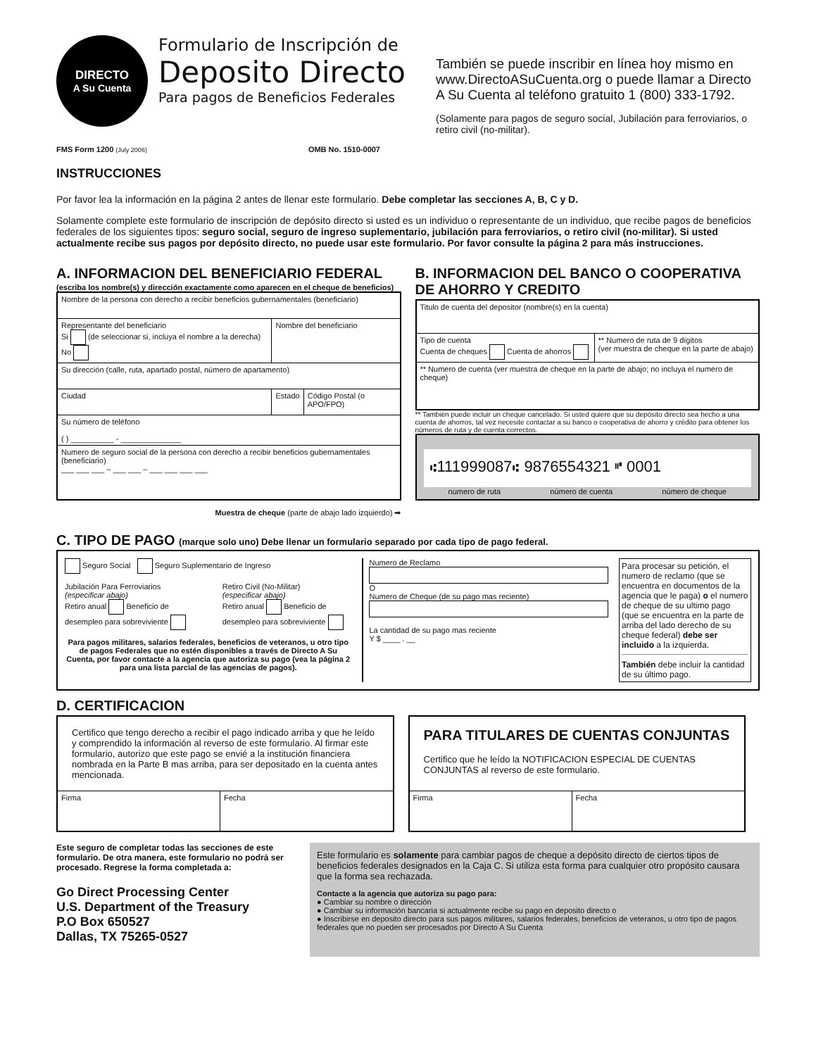DIRECTO
A Su Cuenta
Formulario de Inscripción de
Deposito Directo
Para pagos de Beneficios Federales
También se puede inscribir en línea hoy mismo en www.DirectoASuCuenta.org o puede llamar a Directo A Su Cuenta al teléfono gratuito 1 (800) 333-1792.
(Solamente para pagos de seguro social, Jubilación para ferroviarios, o retiro civil (no-militar).
FMS Form 1200 (July 2006) OMB No. 1510-0007
INSTRUCCIONES
Por favor lea la información en la página 2 antes de llenar este formulario. Debe completar las secciones A, B, C y D.
Solamente complete este formulario de inscripción de depósito directo si usted es un individuo o representante de un individuo, que recibe pagos de beneficios federales de los siguientes tipos: seguro social, seguro de ingreso suplementario, jubilación para ferroviarios, o retiro civil (no-militar). Si usted actualmente recibe sus pagos por depósito directo, no puede usar este formulario. Por favor consulte la página 2 para más instrucciones.
A. INFORMACION DEL BENEFICIARIO FEDERAL
(escriba los nombre(s) y dirección exactamente como aparecen en el cheque de beneficios)
| Nombre de la persona con derecho a recibir beneficios gubernamentales (beneficiario) | | |
| Representante del beneficiario Si (de seleccionar si, incluya el nombre a la derecha) No | Nombre del beneficiario | |
| Su dirección (calle, ruta, apartado postal, número de apartamento) | | |
| Ciudad | Estado | Código Postal (o APO/FPO) |
| Su número de teléfono ( ) __________ - ______________ | | |
| Numero de seguro social de la persona con derecho a recibir beneficios gubernamentales (beneficiario) ___ ___ ___ – ___ ___ – ___ ___ ___ ___ | | |
Muestra de cheque (parte de abajo lado izquierdo) ➡
B. INFORMACION DEL BANCO O COOPERATIVA DE AHORRO Y CREDITO
| Titulo de cuenta del depositor (nombre(s) en la cuenta) | |
| Tipo de cuenta Cuenta de cheques Cuenta de ahorros | ** Numero de ruta de 9 dígitos (ver muestra de cheque en la parte de abajo) |
| ** Numero de cuenta (ver muestra de cheque en la parte de abajo; no incluya el numero de cheque) | |
** También puede incluir un cheque cancelado. Si usted quiere que su depósito directo sea hecho a una cuenta de ahorros, tal vez necesite contactar a su banco o cooperativa de ahorro y crédito para obtener los números de ruta y de cuenta correctos.
⑆111999087⑆ 9876554321 ⑈ 0001
numero de ruta número de cuenta número de cheque
C. TIPO DE PAGO (marque solo uno) Debe llenar un formulario separado por cada tipo de pago federal.
Seguro Social Seguro Suplementario de Ingreso
Jubilación Para Ferroviarios
(especificar abajo)
Retiro anual Beneficio de desempleo para sobreviviente
Retiro Civil (No-Militar)
(especificar abajo)
Retiro anual Beneficio de desempleo para sobreviviente
Para pagos militares, salarios federales, beneficios de veteranos, u otro tipo de pagos Federales que no estén disponibles a través de Directo A Su Cuenta, por favor contacte a la agencia que autoriza su pago (vea la página 2 para una lista parcial de las agencias de pagos).
Numero de Reclamo
O
Numero de Cheque (de su pago mas reciente)
La cantidad de su pago mas reciente
Y $ ____ . __
Para procesar su petición, el numero de reclamo (que se encuentra en documentos de la agencia que le paga) o el numero de cheque de su ultimo pago (que se encuentra en la parte de arriba del lado derecho de su cheque federal) debe ser incluido a la izquierda.
También debe incluir la cantidad de su último pago.
D. CERTIFICACION
| Certifico que tengo derecho a recibir el pago indicado arriba y que he leído y comprendido la información al reverso de este formulario. Al firmar este formulario, autorizo que este pago se envié a la institución financiera nombrada en la Parte B mas arriba, para ser depositado en la cuenta antes mencionada. | |
| Firma | Fecha |
| PARA TITULARES DE CUENTAS CONJUNTAS Certifico que he leído la NOTIFICACION ESPECIAL DE CUENTAS CONJUNTAS al reverso de este formulario. | |
| Firma | Fecha |
Este seguro de completar todas las secciones de este formulario. De otra manera, este formulario no podrá ser procesado. Regrese la forma completada a:
Go Direct Processing Center
U.S. Department of the Treasury
P.O Box 650527
Dallas, TX 75265-0527
Este formulario es solamente para cambiar pagos de cheque a depósito directo de ciertos tipos de beneficios federales designados en la Caja C. Si utiliza esta forma para cualquier otro propósito causara que la forma sea rechazada.
Contacte a la agencia que autoriza su pago para:
● Cambiar su nombre o dirección
● Cambiar su información bancaria si actualmente recibe su pago en deposito directo o
● Inscribirse en deposito directo para sus pagos militares, salarios federales, beneficios de veteranos, u otro tipo de pagos federales que no pueden ser procesados por Directo A Su Cuenta